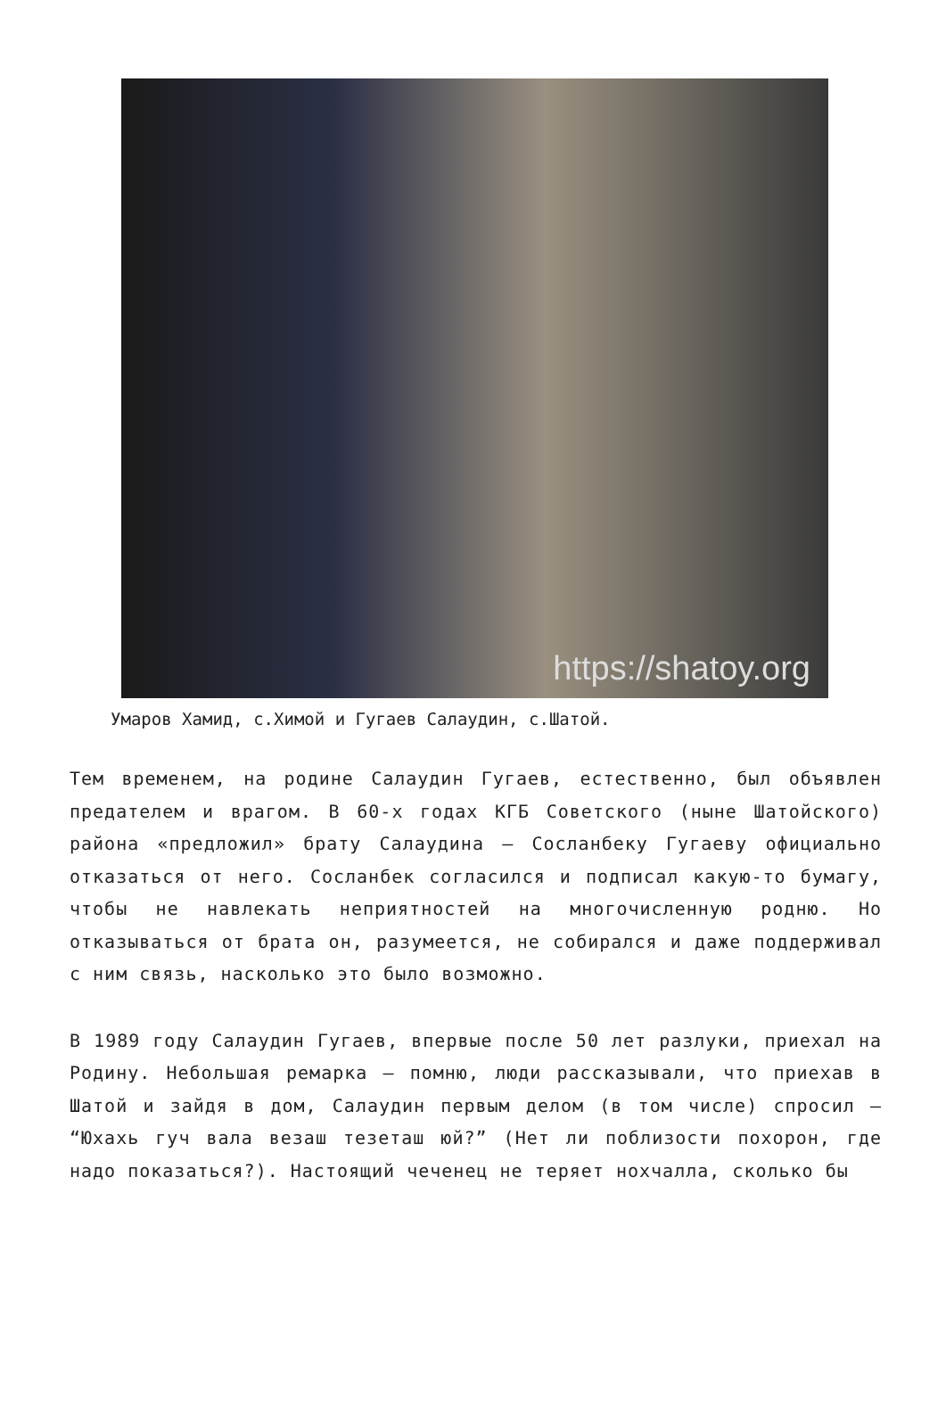https://shatoy.org
Умаров Хамид, с.Химой и Гугаев Салаудин, с.Шатой.
Тем временем, на родине Салаудин Гугаев, естественно, был объявлен предателем и врагом. В 60-х годах КГБ Советского (ныне Шатойского) района «предложил» брату Салаудина – Сосланбеку Гугаеву официально отказаться от него. Сосланбек согласился и подписал какую-то бумагу, чтобы не навлекать неприятностей на многочисленную родню. Но отказываться от брата он, разумеется, не собирался и даже поддерживал с ним связь, насколько это было возможно.
В 1989 году Салаудин Гугаев, впервые после 50 лет разлуки, приехал на Родину. Небольшая ремарка – помню, люди рассказывали, что приехав в Шатой и зайдя в дом, Салаудин первым делом (в том числе) спросил – “Юхахь гуч вала везаш тезеташ юй?” (Нет ли поблизости похорон, где надо показаться?). Настоящий чеченец не теряет нохчалла, сколько бы